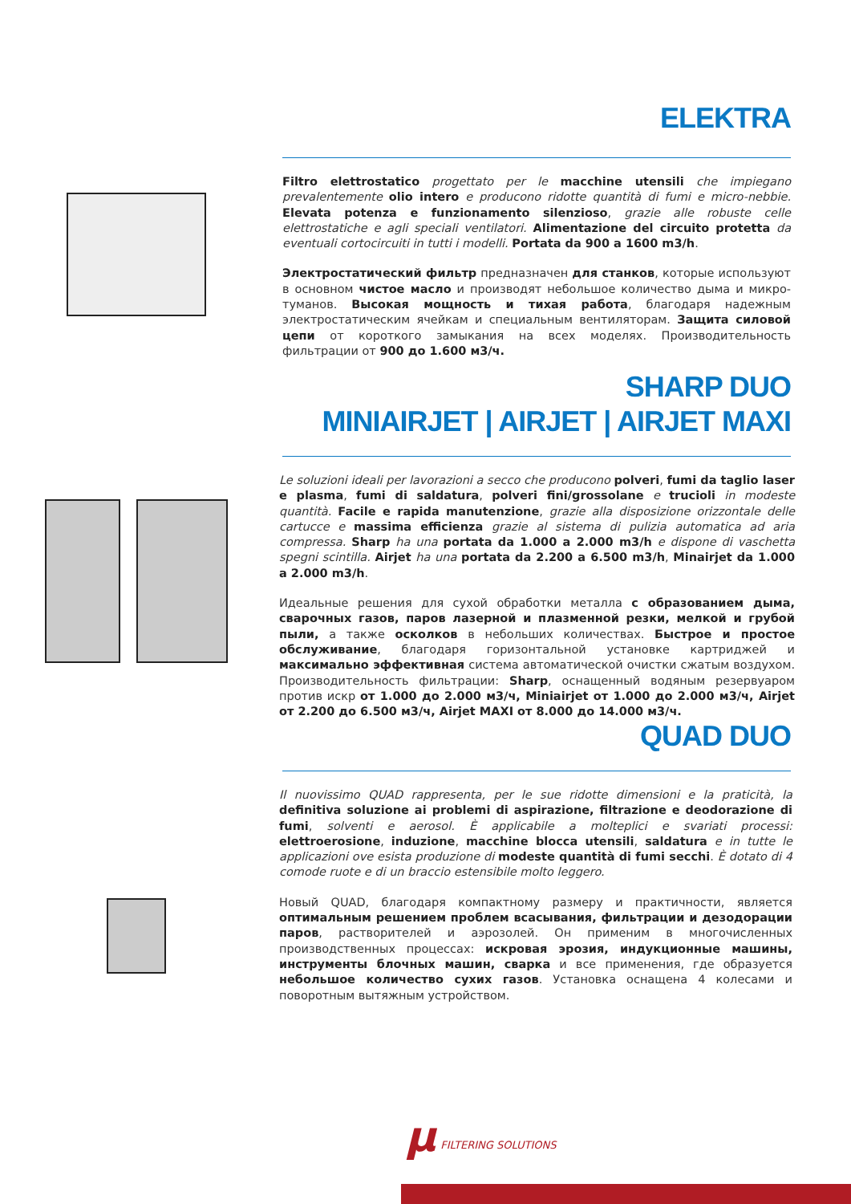ELEKTRA
Filtro elettrostatico progettato per le macchine utensili che impiegano prevalentemente olio intero e producono ridotte quantità di fumi e micro-nebbie. Elevata potenza e funzionamento silenzioso, grazie alle robuste celle elettrostatiche e agli speciali ventilatori. Alimentazione del circuito protetta da eventuali cortocircuiti in tutti i modelli. Portata da 900 a 1600 m3/h.
Электростатический фильтр предназначен для станков, которые используют в основном чистое масло и производят небольшое количество дыма и микро-туманов. Высокая мощность и тихая работа, благодаря надежным электростатическим ячейкам и специальным вентиляторам. Защита силовой цепи от короткого замыкания на всех моделях. Производительность фильтрации от 900 до 1.600 м3/ч.
SHARP DUO
MINIAIRJET | AIRJET | AIRJET MAXI
Le soluzioni ideali per lavorazioni a secco che producono polveri, fumi da taglio laser e plasma, fumi di saldatura, polveri fini/grossolane e trucioli in modeste quantità. Facile e rapida manutenzione, grazie alla disposizione orizzontale delle cartucce e massima efficienza grazie al sistema di pulizia automatica ad aria compressa. Sharp ha una portata da 1.000 a 2.000 m3/h e dispone di vaschetta spegni scintilla. Airjet ha una portata da 2.200 a 6.500 m3/h, Minairjet da 1.000 a 2.000 m3/h.
Идеальные решения для сухой обработки металла с образованием дыма, сварочных газов, паров лазерной и плазменной резки, мелкой и грубой пыли, а также осколков в небольших количествах. Быстрое и простое обслуживание, благодаря горизонтальной установке картриджей и максимально эффективная система автоматической очистки сжатым воздухом. Производительность фильтрации: Sharp, оснащенный водяным резервуаром против искр от 1.000 до 2.000 м3/ч, Miniairjet от 1.000 до 2.000 м3/ч, Airjet от 2.200 до 6.500 м3/ч, Airjet MAXI от 8.000 до 14.000 м3/ч.
QUAD DUO
Il nuovissimo QUAD rappresenta, per le sue ridotte dimensioni e la praticità, la definitiva soluzione ai problemi di aspirazione, filtrazione e deodorazione di fumi, solventi e aerosol. È applicabile a molteplici e svariati processi: elettroerosione, induzione, macchine blocca utensili, saldatura e in tutte le applicazioni ove esista produzione di modeste quantità di fumi secchi. È dotato di 4 comode ruote e di un braccio estensibile molto leggero.
Новый QUAD, благодаря компактному размеру и практичности, является оптимальным решением проблем всасывания, фильтрации и дезодорации паров, растворителей и аэрозолей. Он применим в многочисленных производственных процессах: искровая эрозия, индукционные машины, инструменты блочных машин, сварка и все применения, где образуется небольшое количество сухих газов. Установка оснащена 4 колесами и поворотным вытяжным устройством.
μ FILTERING SOLUTIONS